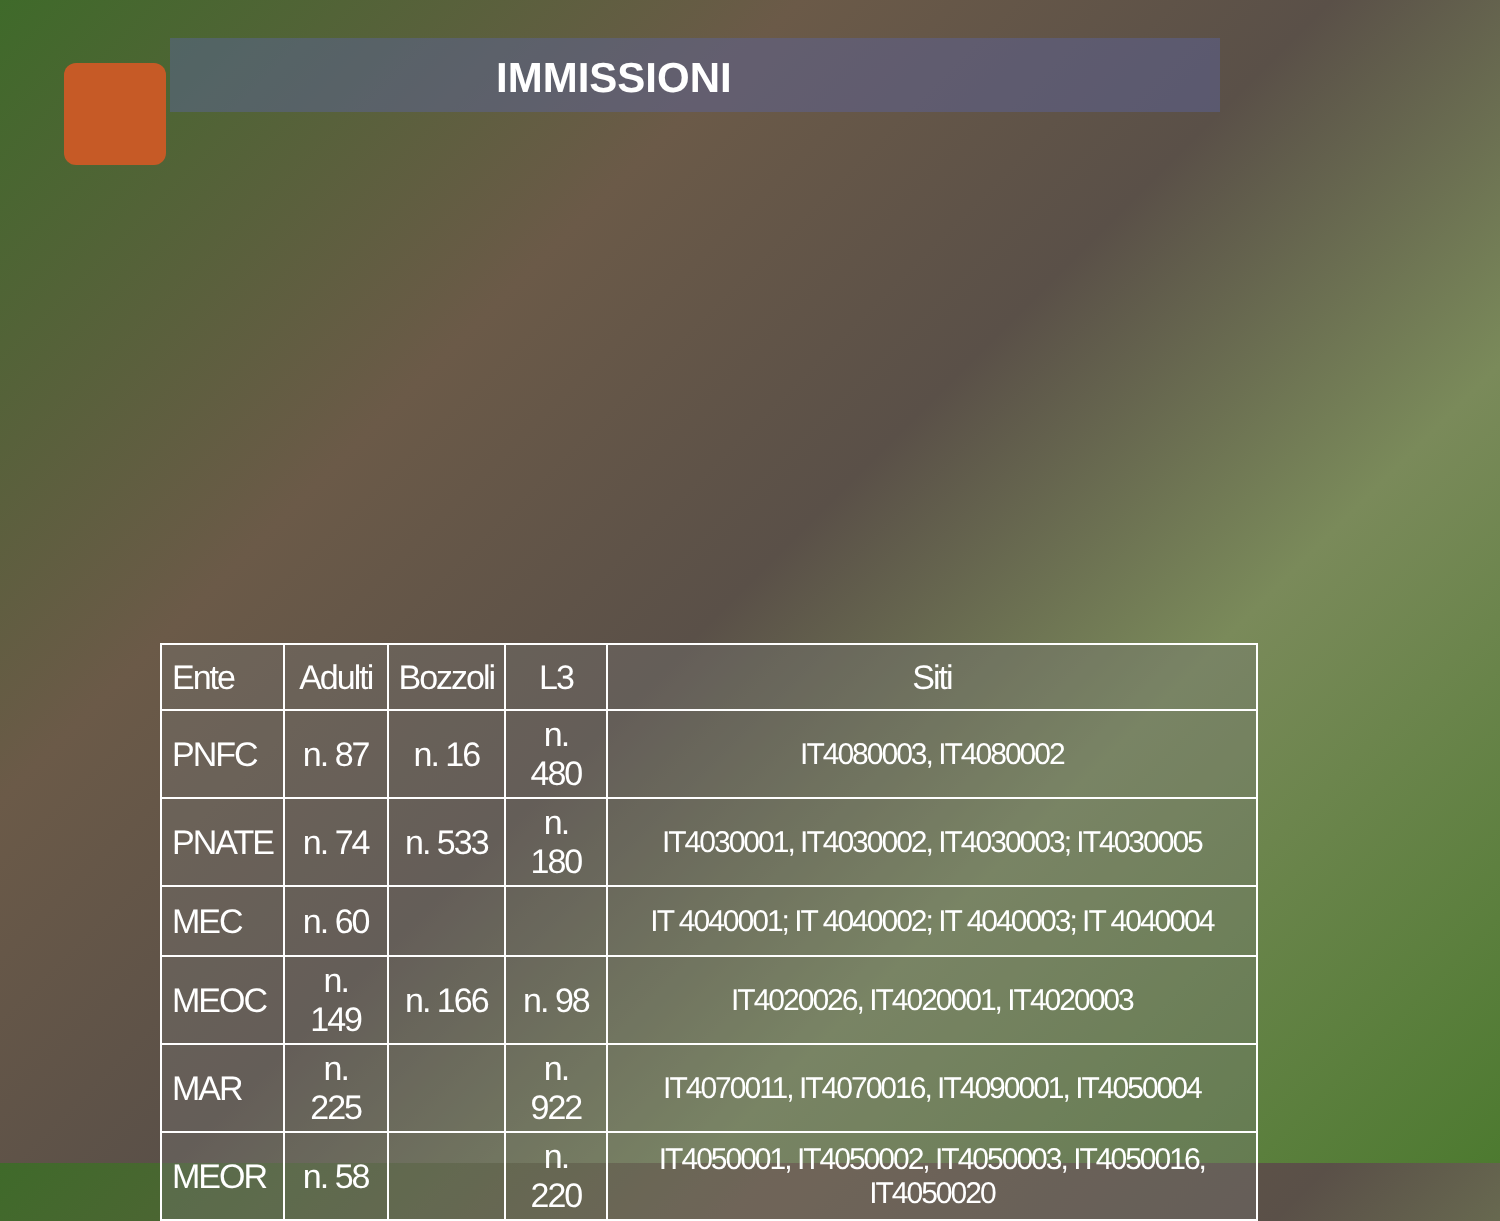IMMISSIONI
| Ente | Adulti | Bozzoli | L3 | Siti |
| --- | --- | --- | --- | --- |
| PNFC | n. 87 | n. 16 | n. 480 | IT4080003, IT4080002 |
| PNATE | n. 74 | n. 533 | n. 180 | IT4030001, IT4030002, IT4030003; IT4030005 |
| MEC | n. 60 | | | IT 4040001; IT 4040002; IT 4040003; IT 4040004 |
| MEOC | n. 149 | n. 166 | n. 98 | IT4020026, IT4020001, IT4020003 |
| MAR | n. 225 | | n. 922 | IT4070011, IT4070016, IT4090001, IT4050004 |
| MEOR | n. 58 | | n. 220 | IT4050001, IT4050002, IT4050003, IT4050016, IT4050020 |